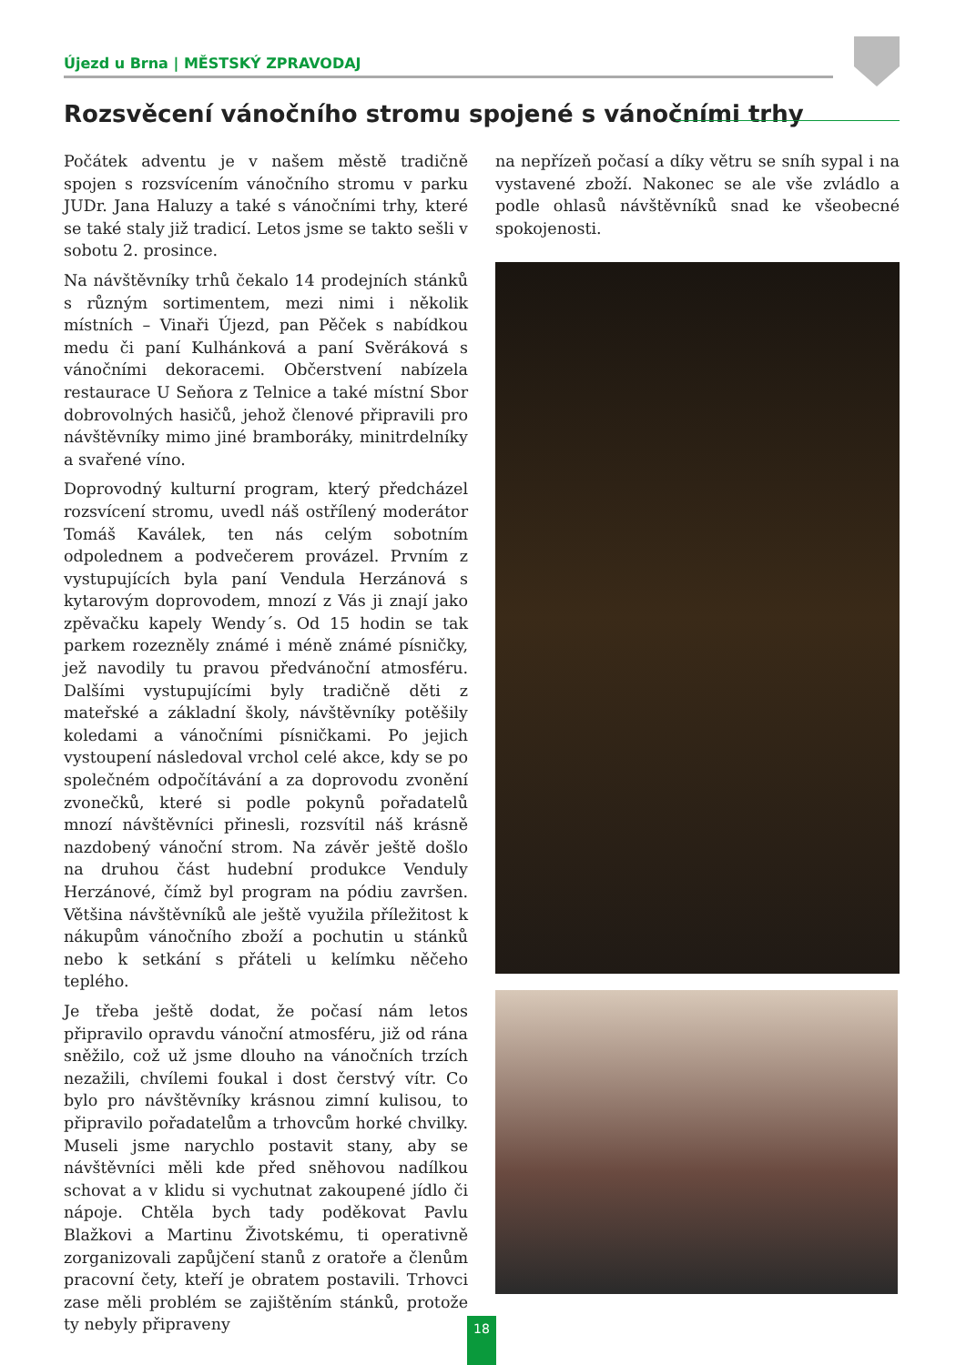Újezd u Brna | MĚSTSKÝ ZPRAVODAJ
Rozsvěcení vánočního stromu spojené s vánočními trhy
Počátek adventu je v našem městě tradičně spojen s rozsvícením vánočního stromu v parku JUDr. Jana Haluzy a také s vánočními trhy, které se také staly již tradicí. Letos jsme se takto sešli v sobotu 2. prosince.
Na návštěvníky trhů čekalo 14 prodejních stánků s různým sortimentem, mezi nimi i několik místních – Vinaři Újezd, pan Pěček s nabídkou medu či paní Kulhánková a paní Svěráková s vánočními dekoracemi. Občerstvení nabízela restaurace U Seňora z Telnice a také místní Sbor dobrovolných hasičů, jehož členové připravili pro návštěvníky mimo jiné bramboráky, minitrdelníky a svařené víno.
Doprovodný kulturní program, který předcházel rozsvícení stromu, uvedl náš ostřílený moderátor Tomáš Kaválek, ten nás celým sobotním odpolednem a podvečerem provázel. Prvním z vystupujících byla paní Vendula Herzánová s kytarovým doprovodem, mnozí z Vás ji znají jako zpěvačku kapely Wendy´s. Od 15 hodin se tak parkem rozezněly známé i méně známé písničky, jež navodily tu pravou předvánoční atmosféru. Dalšími vystupujícími byly tradičně děti z mateřské a základní školy, návštěvníky potěšily koledami a vánočními písničkami. Po jejich vystoupení následoval vrchol celé akce, kdy se po společném odpočítávání a za doprovodu zvonění zvonečků, které si podle pokynů pořadatelů mnozí návštěvníci přinesli, rozsvítil náš krásně nazdobený vánoční strom. Na závěr ještě došlo na druhou část hudební produkce Venduly Herzánové, čímž byl program na pódiu završen. Většina návštěvníků ale ještě využila příležitost k nákupům vánočního zboží a pochutin u stánků nebo k setkání s přáteli u kelímku něčeho teplého.
Je třeba ještě dodat, že počasí nám letos připravilo opravdu vánoční atmosféru, již od rána sněžilo, což už jsme dlouho na vánočních trzích nezažili, chvílemi foukal i dost čerstvý vítr. Co bylo pro návštěvníky krásnou zimní kulisou, to připravilo pořadatelům a trhovcům horké chvilky. Museli jsme narychlo postavit stany, aby se návštěvníci měli kde před sněhovou nadílkou schovat a v klidu si vychutnat zakoupené jídlo či nápoje. Chtěla bych tady poděkovat Pavlu Blažkovi a Martinu Životskému, ti operativně zorganizovali zapůjčení stanů z oratoře a členům pracovní čety, kteří je obratem postavili. Trhovci zase měli problém se zajištěním stánků, protože ty nebyly připraveny
na nepřízeň počasí a díky větru se sníh sypal i na vystavené zboží. Nakonec se ale vše zvládlo a podle ohlasů návštěvníků snad ke všeobecné spokojenosti.
18